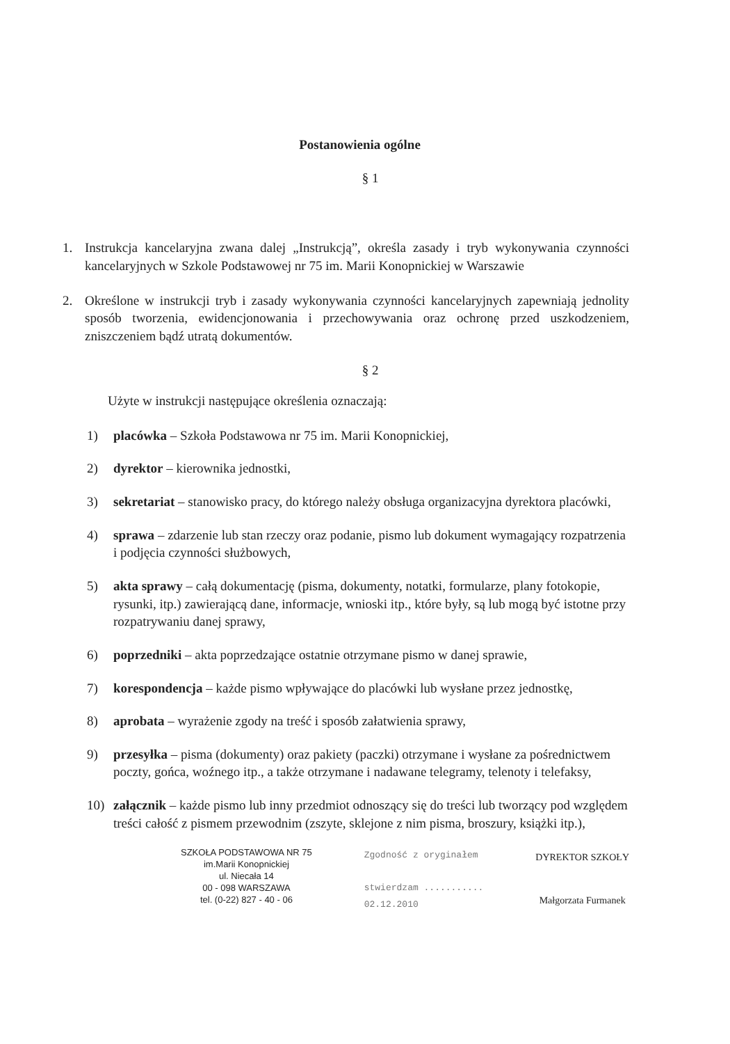Postanowienia ogólne
§ 1
1. Instrukcja kancelaryjna zwana dalej „Instrukcją”, określa zasady i tryb wykonywania czynności kancelaryjnych w Szkole Podstawowej nr 75 im. Marii Konopnickiej w Warszawie
2. Określone w instrukcji tryb i zasady wykonywania czynności kancelaryjnych zapewniają jednolity sposób tworzenia, ewidencjonowania i przechowywania oraz ochronę przed uszkodzeniem, zniszczeniem bądź utratą dokumentów.
§ 2
Użyte w instrukcji następujące określenia oznaczają:
1) placówka – Szkoła Podstawowa nr 75 im. Marii Konopnickiej,
2) dyrektor – kierownika jednostki,
3) sekretariat – stanowisko pracy, do którego należy obsługa organizacyjna dyrektora placówki,
4) sprawa – zdarzenie lub stan rzeczy oraz podanie, pismo lub dokument wymagający rozpatrzenia i podjęcia czynności służbowych,
5) akta sprawy – całą dokumentację (pisma, dokumenty, notatki, formularze, plany fotokopie, rysunki, itp.) zawierającą dane, informacje, wnioski itp., które były, są lub mogą być istotne przy rozpatrywaniu danej sprawy,
6) poprzedniki – akta poprzedzające ostatnie otrzymane pismo w danej sprawie,
7) korespondencja – każde pismo wpływające do placówki lub wysłane przez jednostkę,
8) aprobata – wyrażenie zgody na treść i sposób załatwienia sprawy,
9) przesyłka – pisma (dokumenty) oraz pakiety (paczki) otrzymane i wysłane za pośrednictwem poczty, gońca, woźnego itp., a także otrzymane i nadawane telegramy, telenoty i telefaksy,
10) załącznik – każde pismo lub inny przedmiot odnoszący się do treści lub tworzący pod względem treści całość z pismem przewodnim (zszyte, sklejone z nim pisma, broszury, książki itp.),
SZKOŁA PODSTAWOWA NR 75
im.Marii Konopnickiej
ul. Niecała 14
00 - 098 WARSZAWA
tel. (0-22) 827 - 40 - 06
Zgodność z oryginałem
stwierdzam ...........
02.12.2010
DYREKTOR SZKOŁY
Małgorzata Furmanek